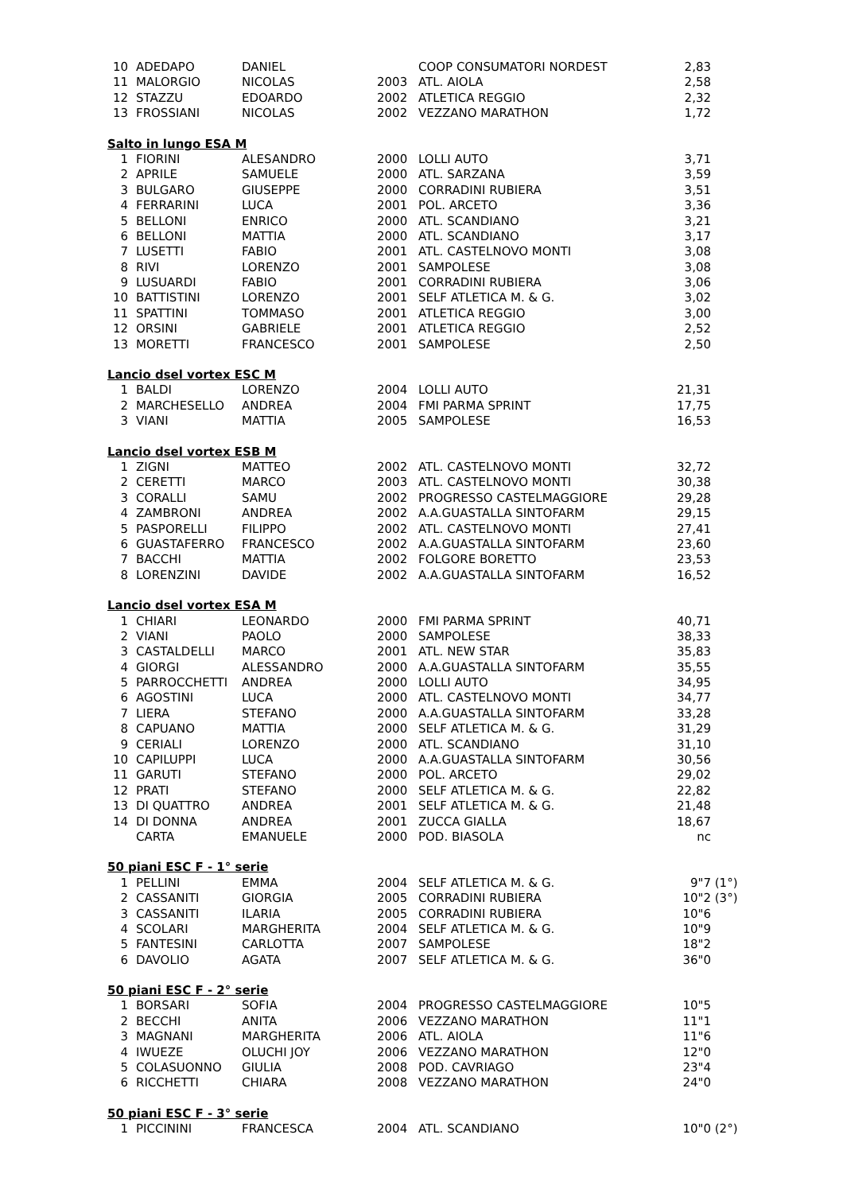| 10 | ADEDAPO | DANIEL | | COOP CONSUMATORI NORDEST | 2,83 | |
| 11 | MALORGIO | NICOLAS | 2003 | ATL. AIOLA | 2,58 | |
| 12 | STAZZU | EDOARDO | 2002 | ATLETICA REGGIO | 2,32 | |
| 13 | FROSSIANI | NICOLAS | 2002 | VEZZANO MARATHON | 1,72 | |
| Salto in lungo ESA M | | | | | | |
| 1 | FIORINI | ALESANDRO | 2000 | LOLLI AUTO | 3,71 | |
| 2 | APRILE | SAMUELE | 2000 | ATL. SARZANA | 3,59 | |
| 3 | BULGARO | GIUSEPPE | 2000 | CORRADINI RUBIERA | 3,51 | |
| 4 | FERRARINI | LUCA | 2001 | POL. ARCETO | 3,36 | |
| 5 | BELLONI | ENRICO | 2000 | ATL. SCANDIANO | 3,21 | |
| 6 | BELLONI | MATTIA | 2000 | ATL. SCANDIANO | 3,17 | |
| 7 | LUSETTI | FABIO | 2001 | ATL. CASTELNOVO MONTI | 3,08 | |
| 8 | RIVI | LORENZO | 2001 | SAMPOLESE | 3,08 | |
| 9 | LUSUARDI | FABIO | 2001 | CORRADINI RUBIERA | 3,06 | |
| 10 | BATTISTINI | LORENZO | 2001 | SELF ATLETICA M. & G. | 3,02 | |
| 11 | SPATTINI | TOMMASO | 2001 | ATLETICA REGGIO | 3,00 | |
| 12 | ORSINI | GABRIELE | 2001 | ATLETICA REGGIO | 2,52 | |
| 13 | MORETTI | FRANCESCO | 2001 | SAMPOLESE | 2,50 | |
| Lancio dsel vortex ESC M | | | | | | |
| 1 | BALDI | LORENZO | 2004 | LOLLI AUTO | 21,31 | |
| 2 | MARCHESELLO | ANDREA | 2004 | FMI PARMA SPRINT | 17,75 | |
| 3 | VIANI | MATTIA | 2005 | SAMPOLESE | 16,53 | |
| Lancio dsel vortex ESB M | | | | | | |
| 1 | ZIGNI | MATTEO | 2002 | ATL. CASTELNOVO MONTI | 32,72 | |
| 2 | CERETTI | MARCO | 2003 | ATL. CASTELNOVO MONTI | 30,38 | |
| 3 | CORALLI | SAMU | 2002 | PROGRESSO CASTELMAGGIORE | 29,28 | |
| 4 | ZAMBRONI | ANDREA | 2002 | A.A.GUASTALLA SINTOFARM | 29,15 | |
| 5 | PASPORELLI | FILIPPO | 2002 | ATL. CASTELNOVO MONTI | 27,41 | |
| 6 | GUASTAFERRO | FRANCESCO | 2002 | A.A.GUASTALLA SINTOFARM | 23,60 | |
| 7 | BACCHI | MATTIA | 2002 | FOLGORE BORETTO | 23,53 | |
| 8 | LORENZINI | DAVIDE | 2002 | A.A.GUASTALLA SINTOFARM | 16,52 | |
| Lancio dsel vortex ESA M | | | | | | |
| 1 | CHIARI | LEONARDO | 2000 | FMI PARMA SPRINT | 40,71 | |
| 2 | VIANI | PAOLO | 2000 | SAMPOLESE | 38,33 | |
| 3 | CASTALDELLI | MARCO | 2001 | ATL. NEW STAR | 35,83 | |
| 4 | GIORGI | ALESSANDRO | 2000 | A.A.GUASTALLA SINTOFARM | 35,55 | |
| 5 | PARROCCHETTI | ANDREA | 2000 | LOLLI AUTO | 34,95 | |
| 6 | AGOSTINI | LUCA | 2000 | ATL. CASTELNOVO MONTI | 34,77 | |
| 7 | LIERA | STEFANO | 2000 | A.A.GUASTALLA SINTOFARM | 33,28 | |
| 8 | CAPUANO | MATTIA | 2000 | SELF ATLETICA M. & G. | 31,29 | |
| 9 | CERIALI | LORENZO | 2000 | ATL. SCANDIANO | 31,10 | |
| 10 | CAPILUPPI | LUCA | 2000 | A.A.GUASTALLA SINTOFARM | 30,56 | |
| 11 | GARUTI | STEFANO | 2000 | POL. ARCETO | 29,02 | |
| 12 | PRATI | STEFANO | 2000 | SELF ATLETICA M. & G. | 22,82 | |
| 13 | DI QUATTRO | ANDREA | 2001 | SELF ATLETICA M. & G. | 21,48 | |
| 14 | DI DONNA | ANDREA | 2001 | ZUCCA GIALLA | 18,67 | |
| | CARTA | EMANUELE | 2000 | POD. BIASOLA | nc | |
| 50 piani ESC F - 1° serie | | | | | | |
| 1 | PELLINI | EMMA | 2004 | SELF ATLETICA M. & G. | 9"7 | (1°) |
| 2 | CASSANITI | GIORGIA | 2005 | CORRADINI RUBIERA | 10"2 | (3°) |
| 3 | CASSANITI | ILARIA | 2005 | CORRADINI RUBIERA | 10"6 | |
| 4 | SCOLARI | MARGHERITA | 2004 | SELF ATLETICA M. & G. | 10"9 | |
| 5 | FANTESINI | CARLOTTA | 2007 | SAMPOLESE | 18"2 | |
| 6 | DAVOLIO | AGATA | 2007 | SELF ATLETICA M. & G. | 36"0 | |
| 50 piani ESC F - 2° serie | | | | | | |
| 1 | BORSARI | SOFIA | 2004 | PROGRESSO CASTELMAGGIORE | 10"5 | |
| 2 | BECCHI | ANITA | 2006 | VEZZANO MARATHON | 11"1 | |
| 3 | MAGNANI | MARGHERITA | 2006 | ATL. AIOLA | 11"6 | |
| 4 | IWUEZE | OLUCHI JOY | 2006 | VEZZANO MARATHON | 12"0 | |
| 5 | COLASUONNO | GIULIA | 2008 | POD. CAVRIAGO | 23"4 | |
| 6 | RICCHETTI | CHIARA | 2008 | VEZZANO MARATHON | 24"0 | |
| 50 piani ESC F - 3° serie | | | | | | |
| 1 | PICCININI | FRANCESCA | 2004 | ATL. SCANDIANO | 10"0 | (2°) |